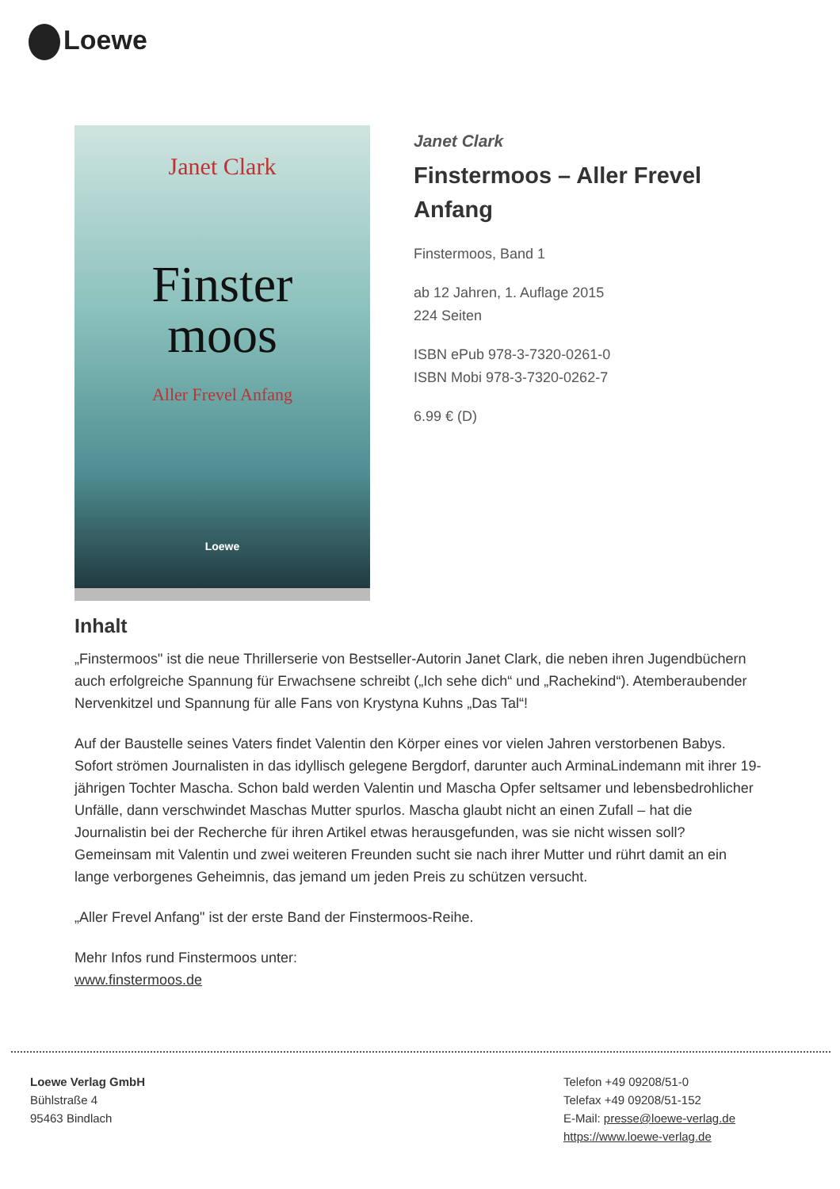Loewe
Janet Clark
Finster
moos
Aller Frevel Anfang
Loewe
Janet Clark
Finstermoos – Aller Frevel Anfang
Finstermoos, Band 1
ab 12 Jahren, 1. Auflage 2015
224 Seiten
ISBN ePub 978-3-7320-0261-0
ISBN Mobi 978-3-7320-0262-7
6.99 € (D)
Inhalt
„Finstermoos" ist die neue Thrillerserie von Bestseller-Autorin Janet Clark, die neben ihren Jugendbüchern auch erfolgreiche Spannung für Erwachsene schreibt („Ich sehe dich“ und „Rachekind“). Atemberaubender Nervenkitzel und Spannung für alle Fans von Krystyna Kuhns „Das Tal“!
Auf der Baustelle seines Vaters findet Valentin den Körper eines vor vielen Jahren verstorbenen Babys. Sofort strömen Journalisten in das idyllisch gelegene Bergdorf, darunter auch ArminaLindemann mit ihrer 19-jährigen Tochter Mascha. Schon bald werden Valentin und Mascha Opfer seltsamer und lebensbedrohlicher Unfälle, dann verschwindet Maschas Mutter spurlos. Mascha glaubt nicht an einen Zufall – hat die Journalistin bei der Recherche für ihren Artikel etwas herausgefunden, was sie nicht wissen soll? Gemeinsam mit Valentin und zwei weiteren Freunden sucht sie nach ihrer Mutter und rührt damit an ein lange verborgenes Geheimnis, das jemand um jeden Preis zu schützen versucht.
„Aller Frevel Anfang" ist der erste Band der Finstermoos-Reihe.
Mehr Infos rund Finstermoos unter:
www.finstermoos.de
Loewe Verlag GmbH
Bühlstraße 4
95463 Bindlach
Telefon +49 09208/51-0
Telefax +49 09208/51-152
E-Mail: presse@loewe-verlag.de
https://www.loewe-verlag.de